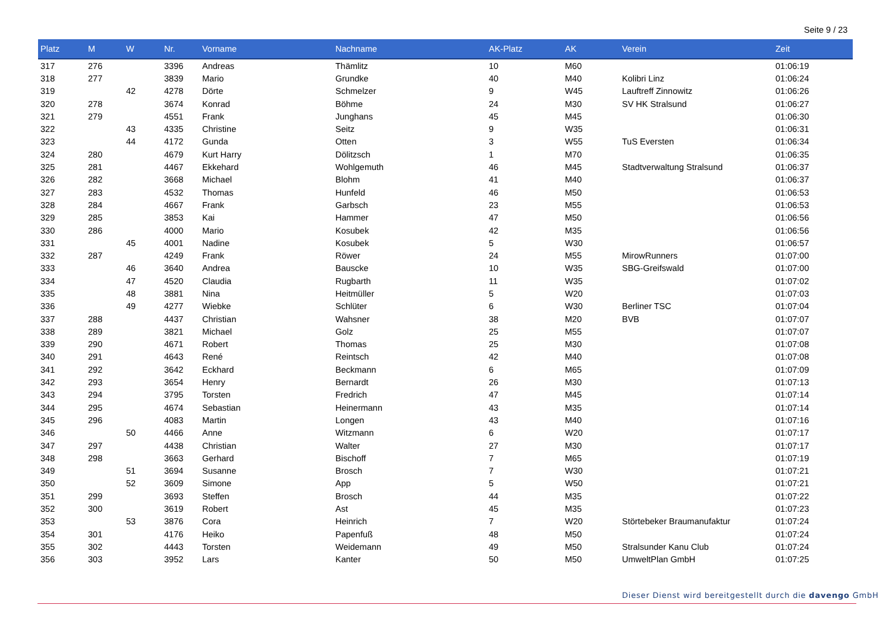Seite 9 / 23
| Platz | M | W | Nr. | Vorname | Nachname | AK-Platz | AK | Verein | Zeit |
| --- | --- | --- | --- | --- | --- | --- | --- | --- | --- |
| 317 | 276 | | 3396 | Andreas | Thämlitz | 10 | M60 | | 01:06:19 |
| 318 | 277 | | 3839 | Mario | Grundke | 40 | M40 | Kolibri Linz | 01:06:24 |
| 319 | | 42 | 4278 | Dörte | Schmelzer | 9 | W45 | Lauftreff Zinnowitz | 01:06:26 |
| 320 | 278 | | 3674 | Konrad | Böhme | 24 | M30 | SV HK Stralsund | 01:06:27 |
| 321 | 279 | | 4551 | Frank | Junghans | 45 | M45 | | 01:06:30 |
| 322 | | 43 | 4335 | Christine | Seitz | 9 | W35 | | 01:06:31 |
| 323 | | 44 | 4172 | Gunda | Otten | 3 | W55 | TuS Eversten | 01:06:34 |
| 324 | 280 | | 4679 | Kurt Harry | Dölitzsch | 1 | M70 | | 01:06:35 |
| 325 | 281 | | 4467 | Ekkehard | Wohlgemuth | 46 | M45 | Stadtverwaltung Stralsund | 01:06:37 |
| 326 | 282 | | 3668 | Michael | Blohm | 41 | M40 | | 01:06:37 |
| 327 | 283 | | 4532 | Thomas | Hunfeld | 46 | M50 | | 01:06:53 |
| 328 | 284 | | 4667 | Frank | Garbsch | 23 | M55 | | 01:06:53 |
| 329 | 285 | | 3853 | Kai | Hammer | 47 | M50 | | 01:06:56 |
| 330 | 286 | | 4000 | Mario | Kosubek | 42 | M35 | | 01:06:56 |
| 331 | | 45 | 4001 | Nadine | Kosubek | 5 | W30 | | 01:06:57 |
| 332 | 287 | | 4249 | Frank | Röwer | 24 | M55 | MirowRunners | 01:07:00 |
| 333 | | 46 | 3640 | Andrea | Bauscke | 10 | W35 | SBG-Greifswald | 01:07:00 |
| 334 | | 47 | 4520 | Claudia | Rugbarth | 11 | W35 | | 01:07:02 |
| 335 | | 48 | 3881 | Nina | Heitmüller | 5 | W20 | | 01:07:03 |
| 336 | | 49 | 4277 | Wiebke | Schlüter | 6 | W30 | Berliner TSC | 01:07:04 |
| 337 | 288 | | 4437 | Christian | Wahsner | 38 | M20 | BVB | 01:07:07 |
| 338 | 289 | | 3821 | Michael | Golz | 25 | M55 | | 01:07:07 |
| 339 | 290 | | 4671 | Robert | Thomas | 25 | M30 | | 01:07:08 |
| 340 | 291 | | 4643 | René | Reintsch | 42 | M40 | | 01:07:08 |
| 341 | 292 | | 3642 | Eckhard | Beckmann | 6 | M65 | | 01:07:09 |
| 342 | 293 | | 3654 | Henry | Bernardt | 26 | M30 | | 01:07:13 |
| 343 | 294 | | 3795 | Torsten | Fredrich | 47 | M45 | | 01:07:14 |
| 344 | 295 | | 4674 | Sebastian | Heinermann | 43 | M35 | | 01:07:14 |
| 345 | 296 | | 4083 | Martin | Longen | 43 | M40 | | 01:07:16 |
| 346 | | 50 | 4466 | Anne | Witzmann | 6 | W20 | | 01:07:17 |
| 347 | 297 | | 4438 | Christian | Walter | 27 | M30 | | 01:07:17 |
| 348 | 298 | | 3663 | Gerhard | Bischoff | 7 | M65 | | 01:07:19 |
| 349 | | 51 | 3694 | Susanne | Brosch | 7 | W30 | | 01:07:21 |
| 350 | | 52 | 3609 | Simone | App | 5 | W50 | | 01:07:21 |
| 351 | 299 | | 3693 | Steffen | Brosch | 44 | M35 | | 01:07:22 |
| 352 | 300 | | 3619 | Robert | Ast | 45 | M35 | | 01:07:23 |
| 353 | | 53 | 3876 | Cora | Heinrich | 7 | W20 | Störtebeker Braumanufaktur | 01:07:24 |
| 354 | 301 | | 4176 | Heiko | Papenfuß | 48 | M50 | | 01:07:24 |
| 355 | 302 | | 4443 | Torsten | Weidemann | 49 | M50 | Stralsunder Kanu Club | 01:07:24 |
| 356 | 303 | | 3952 | Lars | Kanter | 50 | M50 | UmweltPlan GmbH | 01:07:25 |
Dieser Dienst wird bereitgestellt durch die davengo GmbH